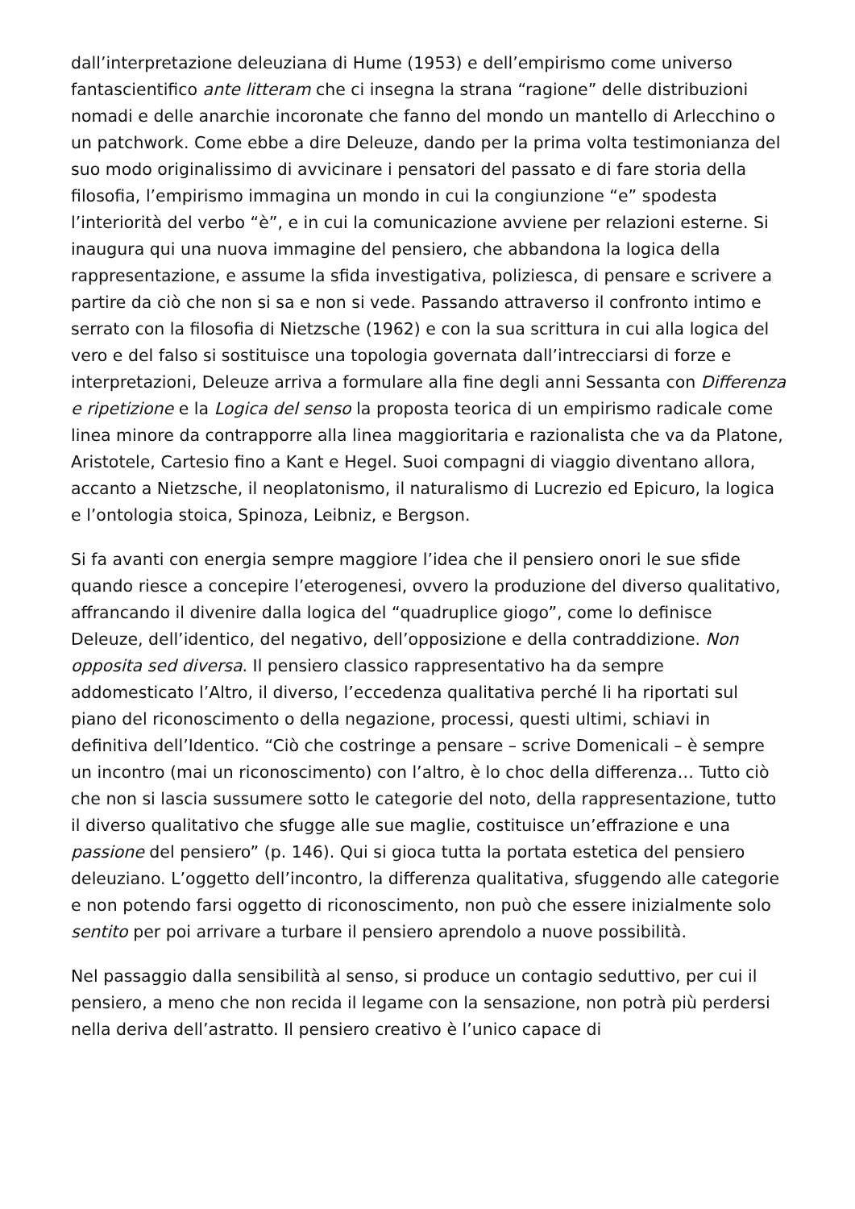dall’interpretazione deleuziana di Hume (1953) e dell’empirismo come universo fantascientifico ante litteram che ci insegna la strana “ragione” delle distribuzioni nomadi e delle anarchie incoronate che fanno del mondo un mantello di Arlecchino o un patchwork. Come ebbe a dire Deleuze, dando per la prima volta testimonianza del suo modo originalissimo di avvicinare i pensatori del passato e di fare storia della filosofia, l’empirismo immagina un mondo in cui la congiunzione “e” spodesta l’interiorità del verbo “è”, e in cui la comunicazione avviene per relazioni esterne. Si inaugura qui una nuova immagine del pensiero, che abbandona la logica della rappresentazione, e assume la sfida investigativa, poliziesca, di pensare e scrivere a partire da ciò che non si sa e non si vede. Passando attraverso il confronto intimo e serrato con la filosofia di Nietzsche (1962) e con la sua scrittura in cui alla logica del vero e del falso si sostituisce una topologia governata dall’intrecciarsi di forze e interpretazioni, Deleuze arriva a formulare alla fine degli anni Sessanta con Differenza e ripetizione e la Logica del senso la proposta teorica di un empirismo radicale come linea minore da contrapporre alla linea maggioritaria e razionalista che va da Platone, Aristotele, Cartesio fino a Kant e Hegel. Suoi compagni di viaggio diventano allora, accanto a Nietzsche, il neoplatonismo, il naturalismo di Lucrezio ed Epicuro, la logica e l’ontologia stoica, Spinoza, Leibniz, e Bergson.
Si fa avanti con energia sempre maggiore l’idea che il pensiero onori le sue sfide quando riesce a concepire l’eterogenesi, ovvero la produzione del diverso qualitativo, affrancando il divenire dalla logica del “quadruplice giogo”, come lo definisce Deleuze, dell’identico, del negativo, dell’opposizione e della contraddizione. Non opposita sed diversa. Il pensiero classico rappresentativo ha da sempre addomesticato l’Altro, il diverso, l’eccedenza qualitativa perché li ha riportati sul piano del riconoscimento o della negazione, processi, questi ultimi, schiavi in definitiva dell’Identico. “Ciò che costringe a pensare – scrive Domenicali – è sempre un incontro (mai un riconoscimento) con l’altro, è lo choc della differenza… Tutto ciò che non si lascia sussumere sotto le categorie del noto, della rappresentazione, tutto il diverso qualitativo che sfugge alle sue maglie, costituisce un’effrazione e una passione del pensiero” (p. 146). Qui si gioca tutta la portata estetica del pensiero deleuziano. L’oggetto dell’incontro, la differenza qualitativa, sfuggendo alle categorie e non potendo farsi oggetto di riconoscimento, non può che essere inizialmente solo sentito per poi arrivare a turbare il pensiero aprendolo a nuove possibilità.
Nel passaggio dalla sensibilità al senso, si produce un contagio seduttivo, per cui il pensiero, a meno che non recida il legame con la sensazione, non potrà più perdersi nella deriva dell’astratto. Il pensiero creativo è l’unico capace di